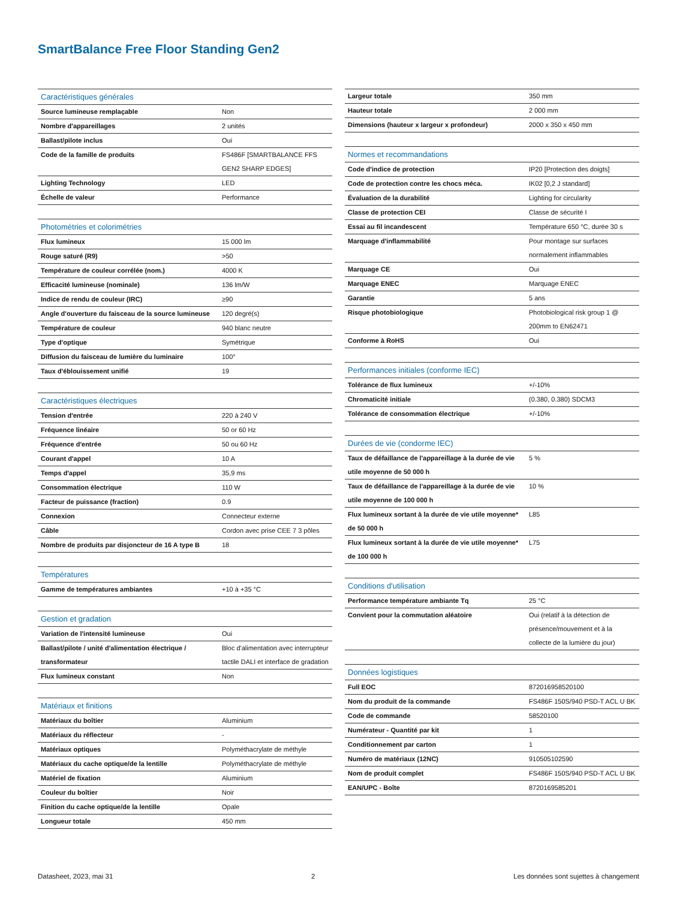SmartBalance Free Floor Standing Gen2
| Caractéristiques générales | |
| --- | --- |
| Source lumineuse remplaçable | Non |
| Nombre d'appareillages | 2 unités |
| Ballast/pilote inclus | Oui |
| Code de la famille de produits | FS486F [SMARTBALANCE FFS GEN2 SHARP EDGES] |
| Lighting Technology | LED |
| Échelle de valeur | Performance |
| Photométries et colorimétries | |
| --- | --- |
| Flux lumineux | 15 000 lm |
| Rouge saturé (R9) | >50 |
| Température de couleur corrélée (nom.) | 4000 K |
| Efficacité lumineuse (nominale) | 136 lm/W |
| Indice de rendu de couleur (IRC) | ≥90 |
| Angle d'ouverture du faisceau de la source lumineuse | 120 degré(s) |
| Température de couleur | 940 blanc neutre |
| Type d'optique | Symétrique |
| Diffusion du faisceau de lumière du luminaire | 100° |
| Taux d'éblouissement unifié | 19 |
| Caractéristiques électriques | |
| --- | --- |
| Tension d'entrée | 220 à 240 V |
| Fréquence linéaire | 50 or 60 Hz |
| Fréquence d'entrée | 50 ou 60 Hz |
| Courant d'appel | 10 A |
| Temps d'appel | 35,9 ms |
| Consommation électrique | 110 W |
| Facteur de puissance (fraction) | 0.9 |
| Connexion | Connecteur externe |
| Câble | Cordon avec prise CEE 7 3 pôles |
| Nombre de produits par disjoncteur de 16 A type B | 18 |
| Températures | |
| --- | --- |
| Gamme de températures ambiantes | +10 à +35 °C |
| Gestion et gradation | |
| --- | --- |
| Variation de l'intensité lumineuse | Oui |
| Ballast/pilote / unité d'alimentation électrique / transformateur | Bloc d'alimentation avec interrupteur tactile DALI et interface de gradation |
| Flux lumineux constant | Non |
| Matériaux et finitions | |
| --- | --- |
| Matériaux du boîtier | Aluminium |
| Matériaux du réflecteur | - |
| Matériaux optiques | Polyméthacrylate de méthyle |
| Matériaux du cache optique/de la lentille | Polyméthacrylate de méthyle |
| Matériel de fixation | Aluminium |
| Couleur du boîtier | Noir |
| Finition du cache optique/de la lentille | Opale |
| Longueur totale | 450 mm |
| Largeur totale | 350 mm |
| Hauteur totale | 2 000 mm |
| Dimensions (hauteur x largeur x profondeur) | 2000 x 350 x 450 mm |
| Normes et recommandations | |
| --- | --- |
| Code d'indice de protection | IP20 [Protection des doigts] |
| Code de protection contre les chocs méca. | IK02 [0,2 J standard] |
| Évaluation de la durabilité | Lighting for circularity |
| Classe de protection CEI | Classe de sécurité I |
| Essai au fil incandescent | Température 650 °C, durée 30 s |
| Marquage d'inflammabilité | Pour montage sur surfaces normalement inflammables |
| Marquage CE | Oui |
| Marquage ENEC | Marquage ENEC |
| Garantie | 5 ans |
| Risque photobiologique | Photobiological risk group 1 @ 200mm to EN62471 |
| Conforme à RoHS | Oui |
| Performances initiales (conforme IEC) | |
| --- | --- |
| Tolérance de flux lumineux | +/-10% |
| Chromaticité initiale | (0.380, 0.380) SDCM3 |
| Tolérance de consommation électrique | +/-10% |
| Durées de vie (condorme IEC) | |
| --- | --- |
| Taux de défaillance de l'appareillage à la durée de vie utile moyenne de 50 000 h | 5 % |
| Taux de défaillance de l'appareillage à la durée de vie utile moyenne de 100 000 h | 10 % |
| Flux lumineux sortant à la durée de vie utile moyenne* de 50 000 h | L85 |
| Flux lumineux sortant à la durée de vie utile moyenne* de 100 000 h | L75 |
| Conditions d'utilisation | |
| --- | --- |
| Performance température ambiante Tq | 25 °C |
| Convient pour la commutation aléatoire | Oui (relatif à la détection de présence/mouvement et à la collecte de la lumière du jour) |
| Données logistiques | |
| --- | --- |
| Full EOC | 872016958520100 |
| Nom du produit de la commande | FS486F 150S/940 PSD-T ACL U BK |
| Code de commande | 58520100 |
| Numérateur - Quantité par kit | 1 |
| Conditionnement par carton | 1 |
| Numéro de matériaux (12NC) | 910505102590 |
| Nom de produit complet | FS486F 150S/940 PSD-T ACL U BK |
| EAN/UPC - Boîte | 8720169585201 |
Datasheet, 2023, mai 31 2 Les données sont sujettes à changement